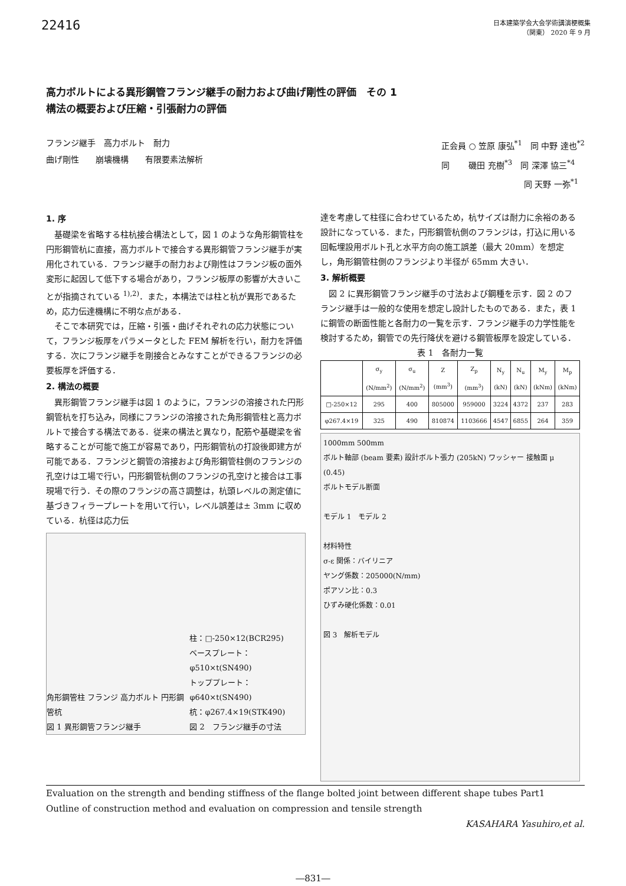22416
日本建築学会大会学術講演梗概集
（関東） 2020 年 9 月
高力ボルトによる異形鋼管フランジ継手の耐力および曲げ剛性の評価　その 1
構法の概要および圧縮・引張耐力の評価
フランジ継手　高力ボルト　耐力
曲げ剛性　　崩壊機構　　有限要素法解析
正会員 ○ 笠原 康弘<sup>*1</sup>　同 中野 達也<sup>*2</sup>
同　　 磯田 充樹<sup>*3</sup>　同 深澤 協三<sup>*4</sup>
　　　　　　　　　　同 天野 一弥<sup>*1</sup>
1. 序
基礎梁を省略する柱杭接合構法として，図 1 のような角形鋼管柱を円形鋼管杭に直接，高力ボルトで接合する異形鋼管フランジ継手が実用化されている．フランジ継手の耐力および剛性はフランジ板の面外変形に起因して低下する場合があり，フランジ板厚の影響が大きいことが指摘されている <sup>1),2)</sup>．また，本構法では柱と杭が異形であるため，応力伝達機構に不明な点がある．
そこで本研究では，圧縮・引張・曲げそれぞれの応力状態について，フランジ板厚をパラメータとした FEM 解析を行い，耐力を評価する．次にフランジ継手を剛接合とみなすことができるフランジの必要板厚を評価する．
2. 構法の概要
異形鋼管フランジ継手は図 1 のように，フランジの溶接された円形鋼管杭を打ち込み，同様にフランジの溶接された角形鋼管柱と高力ボルトで接合する構法である．従来の構法と異なり，配筋や基礎梁を省略することが可能で施工が容易であり，円形鋼管杭の打設後即建方が可能である．フランジと鋼管の溶接および角形鋼管柱側のフランジの孔空けは工場で行い，円形鋼管杭側のフランジの孔空けと接合は工事現場で行う．その際のフランジの高さ調整は，杭頭レベルの測定値に基づきフィラープレートを用いて行い，レベル誤差は± 3mm に収めている．杭径は応力伝
角形鋼管柱 フランジ 高力ボルト 円形鋼管杭
図 1 異形鋼管フランジ継手 柱：□-250×12(BCR295)
ベースプレート：φ510×t(SN490)
トッププレート：φ640×t(SN490)
杭：φ267.4×19(STK490)
図 2　フランジ継手の寸法
達を考慮して柱径に合わせているため，杭サイズは耐力に余裕のある設計になっている．また，円形鋼管杭側のフランジは，打込に用いる回転埋設用ボルト孔と水平方向の施工誤差（最大 20mm）を想定し，角形鋼管柱側のフランジより半径が 65mm 大きい．
3. 解析概要
図 2 に異形鋼管フランジ継手の寸法および鋼種を示す．図 2 のフランジ継手は一般的な使用を想定し設計したものである．また，表 1 に鋼管の断面性能と各耐力の一覧を示す．フランジ継手の力学性能を検討するため，鋼管での先行降伏を避ける鋼管板厚を設定している．
表 1　各耐力一覧
| | σ<sub>y</sub> (N/mm<sup>2</sup>) | σ<sub>u</sub> (N/mm<sup>2</sup>) | Z (mm<sup>3</sup>) | Z<sub>p</sub> (mm<sup>3</sup>) | N<sub>y</sub> (kN) | N<sub>u</sub> (kN) | M<sub>y</sub> (kNm) | M<sub>p</sub> (kNm) |
| --- | --- | --- | --- | --- | --- | --- | --- | --- |
| □-250×12 | 295 | 400 | 805000 | 959000 | 3224 | 4372 | 237 | 283 |
| φ267.4×19 | 325 | 490 | 810874 | 1103666 | 4547 | 6855 | 264 | 359 |
1000mm 500mm
ボルト軸部 (beam 要素) 設計ボルト張力 (205kN) ワッシャー 接触面 μ (0.45)
ボルトモデル断面
モデル 1　モデル 2
材料特性
σ-ε 関係：バイリニア
ヤング係数：205000(N/mm)
ポアソン比：0.3
ひずみ硬化係数：0.01
図 3　解析モデル
Evaluation on the strength and bending stiffness of the flange bolted joint between different shape tubes Part1
Outline of construction method and evaluation on compression and tensile strength
KASAHARA Yasuhiro,et al.
―831―